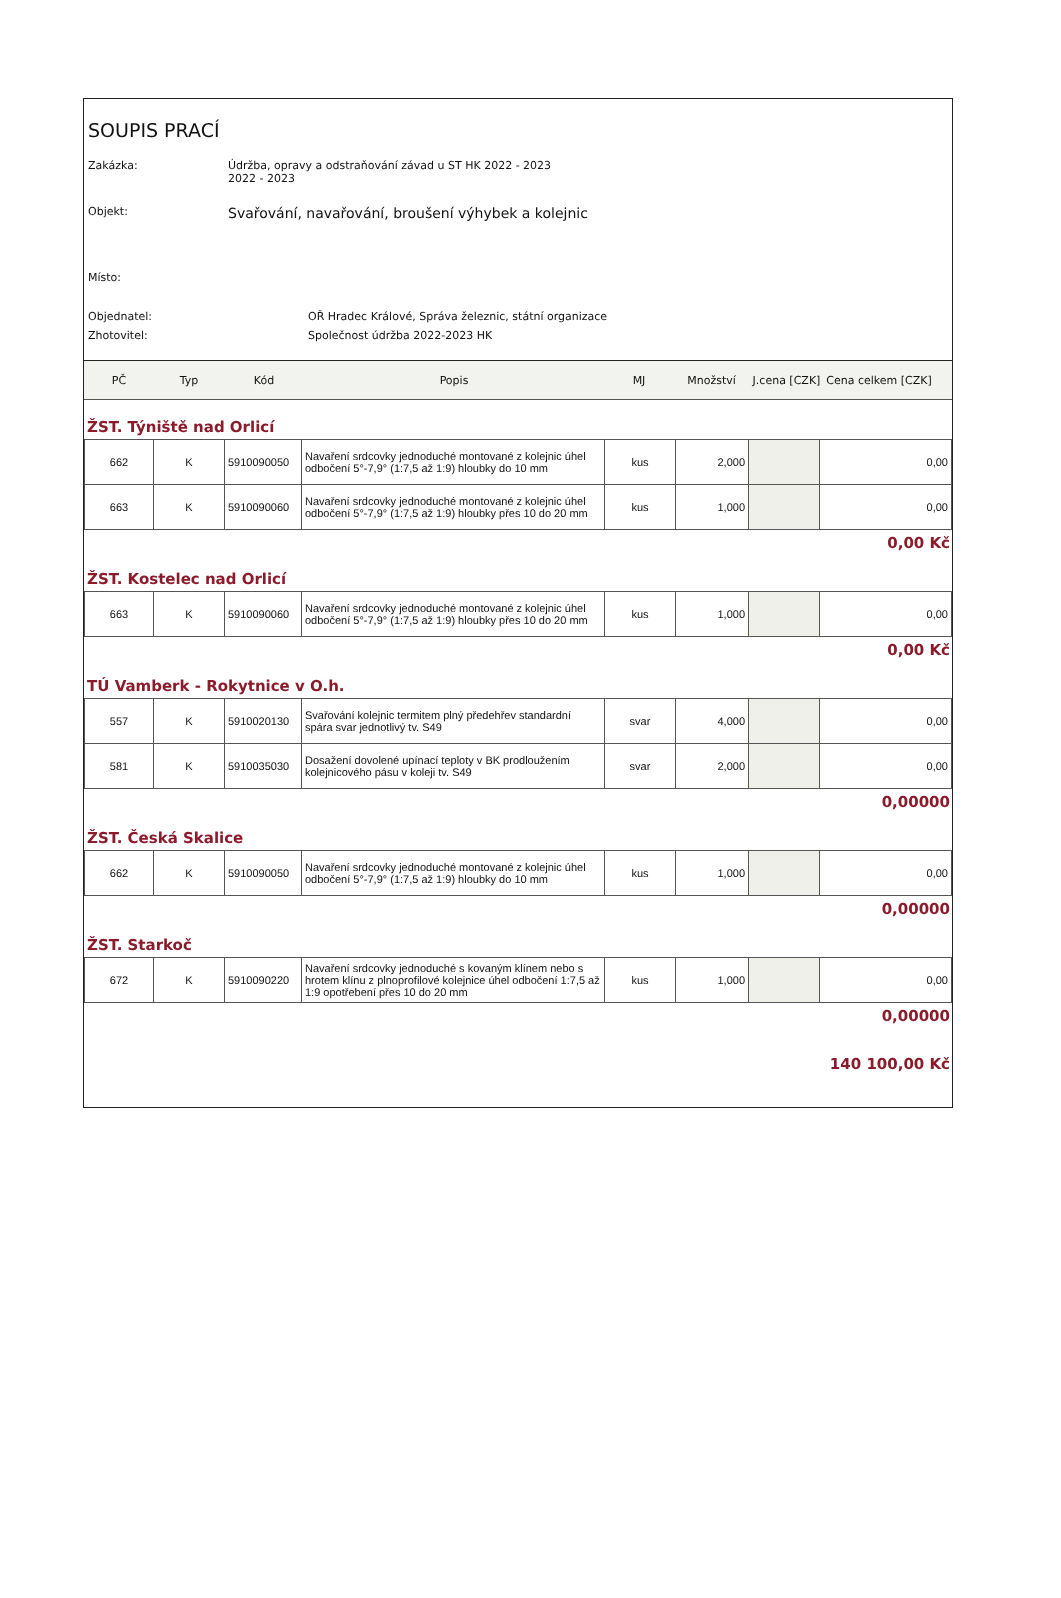SOUPIS PRACÍ
Zakázka: Údržba, opravy a odstraňování závad u ST HK 2022 - 2023
2022 - 2023
Objekt: Svařování, navařování, broušení výhybek a kolejnic
Místo:
Objednatel: OŘ Hradec Králové, Správa železnic, státní organizace
Zhotovitel: Společnost údržba 2022-2023 HK
PČ Typ Kód Popis MJ Množství J.cena [CZK] Cena celkem [CZK]
ŽST. Týniště nad Orlicí
| 662 | K | 5910090050 | Navaření srdcovky jednoduché montované z kolejnic úhel odbočení 5°-7,9° (1:7,5 až 1:9) hloubky do 10 mm | kus | 2,000 | | 0,00 |
| 663 | K | 5910090060 | Navaření srdcovky jednoduché montované z kolejnic úhel odbočení 5°-7,9° (1:7,5 až 1:9) hloubky přes 10 do 20 mm | kus | 1,000 | | 0,00 |
0,00 Kč
ŽST. Kostelec nad Orlicí
| 663 | K | 5910090060 | Navaření srdcovky jednoduché montované z kolejnic úhel odbočení 5°-7,9° (1:7,5 až 1:9) hloubky přes 10 do 20 mm | kus | 1,000 | | 0,00 |
0,00 Kč
TÚ Vamberk - Rokytnice v O.h.
| 557 | K | 5910020130 | Svařování kolejnic termitem plný předehřev standardní spára svar jednotlivý tv. S49 | svar | 4,000 | | 0,00 |
| 581 | K | 5910035030 | Dosažení dovolené upínací teploty v BK prodloužením kolejnicového pásu v koleji tv. S49 | svar | 2,000 | | 0,00 |
0,00000
ŽST. Česká Skalice
| 662 | K | 5910090050 | Navaření srdcovky jednoduché montované z kolejnic úhel odbočení 5°-7,9° (1:7,5 až 1:9) hloubky do 10 mm | kus | 1,000 | | 0,00 |
0,00000
ŽST. Starkoč
| 672 | K | 5910090220 | Navaření srdcovky jednoduché s kovaným klínem nebo s hrotem klínu z plnoprofilové kolejnice úhel odbočení 1:7,5 až 1:9 opotřebení přes 10 do 20 mm | kus | 1,000 | | 0,00 |
0,00000
140 100,00 Kč